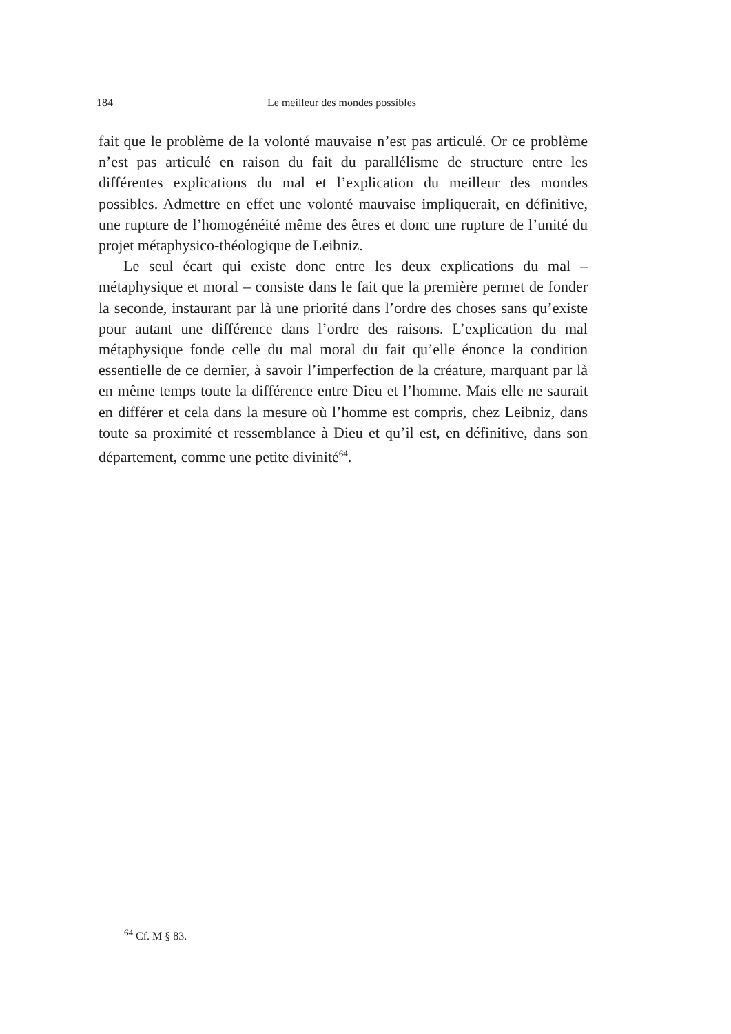184 Le meilleur des mondes possibles
fait que le problème de la volonté mauvaise n’est pas articulé. Or ce problème n’est pas articulé en raison du fait du parallélisme de structure entre les différentes explications du mal et l’explication du meilleur des mondes possibles. Admettre en effet une volonté mauvaise impliquerait, en définitive, une rupture de l’homogénéité même des êtres et donc une rupture de l’unité du projet métaphysico-théologique de Leibniz.
Le seul écart qui existe donc entre les deux explications du mal – métaphysique et moral – consiste dans le fait que la première permet de fonder la seconde, instaurant par là une priorité dans l’ordre des choses sans qu’existe pour autant une différence dans l’ordre des raisons. L’explication du mal métaphysique fonde celle du mal moral du fait qu’elle énonce la condition essentielle de ce dernier, à savoir l’imperfection de la créature, marquant par là en même temps toute la différence entre Dieu et l’homme. Mais elle ne saurait en différer et cela dans la mesure où l’homme est compris, chez Leibniz, dans toute sa proximité et ressemblance à Dieu et qu’il est, en définitive, dans son département, comme une petite divinité<sup>64</sup>.
<sup>64</sup> Cf. M § 83.